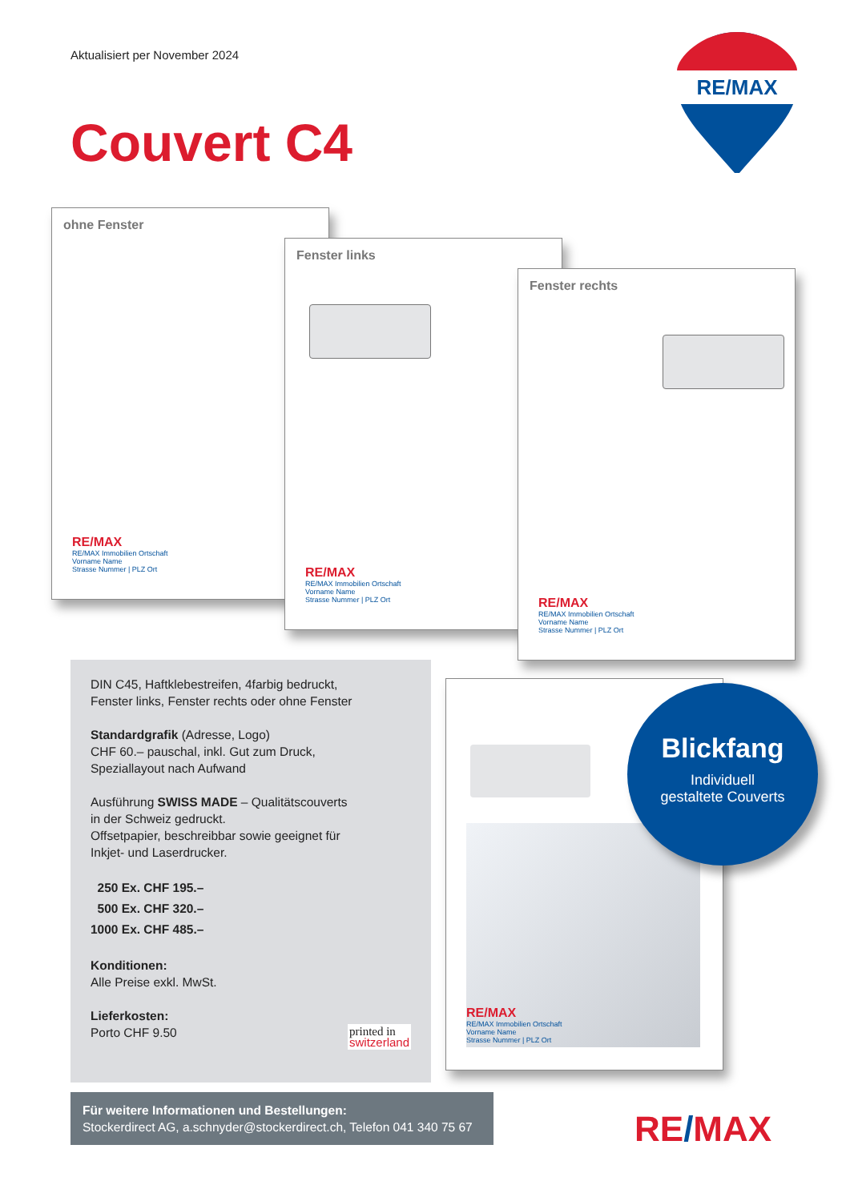Aktualisiert per November 2024
Couvert C4
RE/MAX
ohne Fenster
RE/MAX
RE/MAX Immobilien Ortschaft
Vorname Name
Strasse Nummer | PLZ Ort
Fenster links
RE/MAX
RE/MAX Immobilien Ortschaft
Vorname Name
Strasse Nummer | PLZ Ort
Fenster rechts
RE/MAX
RE/MAX Immobilien Ortschaft
Vorname Name
Strasse Nummer | PLZ Ort
DIN C45, Haftklebestreifen, 4farbig bedruckt,
Fenster links, Fenster rechts oder ohne Fenster
Standardgrafik (Adresse, Logo)
CHF 60.– pauschal, inkl. Gut zum Druck,
Speziallayout nach Aufwand
Ausführung SWISS MADE – Qualitätscouverts
in der Schweiz gedruckt.
Offsetpapier, beschreibbar sowie geeignet für
Inkjet- und Laserdrucker.
250 Ex. CHF 195.–
500 Ex. CHF 320.–
1000 Ex. CHF 485.–
Konditionen:
Alle Preise exkl. MwSt.
Lieferkosten:
Porto CHF 9.50 printed in
switzerland
RE/MAX
RE/MAX Immobilien Ortschaft
Vorname Name
Strasse Nummer | PLZ Ort
Blickfang
Individuell
gestaltete Couverts
Für weitere Informationen und Bestellungen:
Stockerdirect AG, a.schnyder@stockerdirect.ch, Telefon 041 340 75 67
RE/MAX